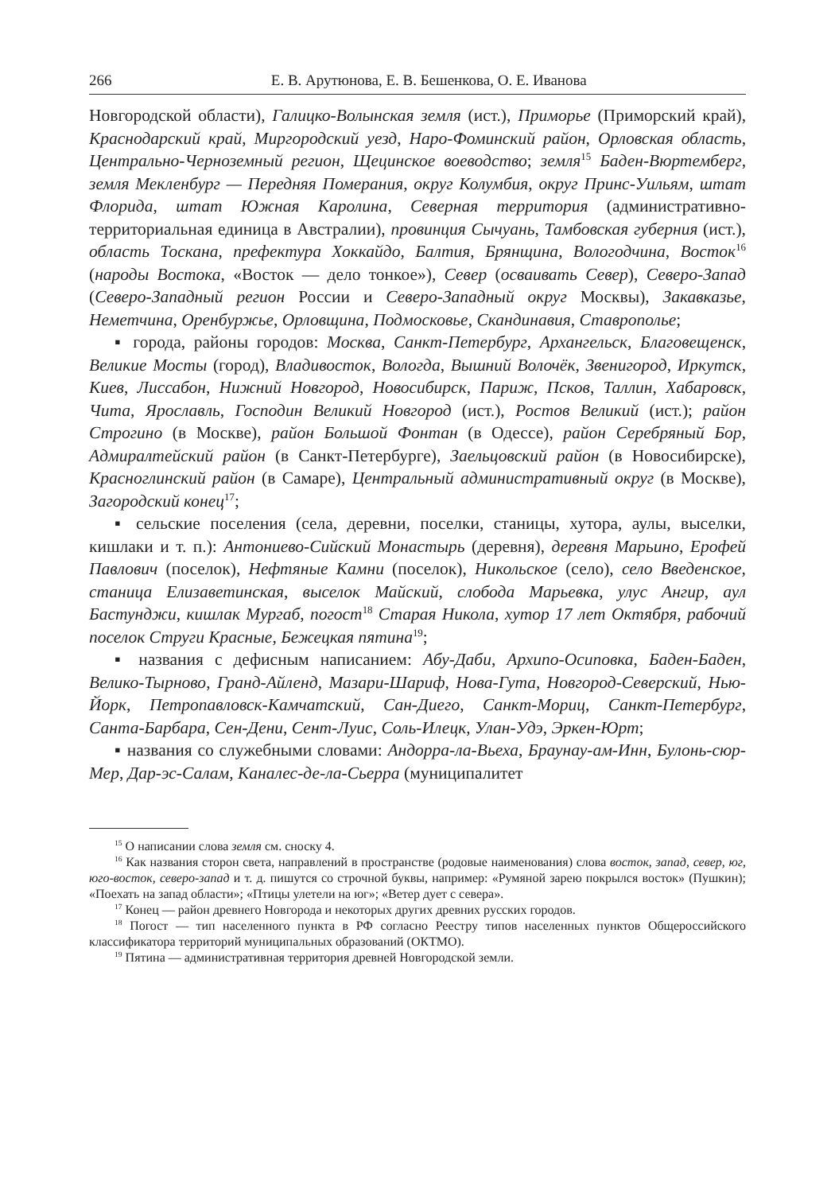266 Е. В. Арутюнова, Е. В. Бешенкова, О. Е. Иванова
Новгородской области), Галицко-Волынская земля (ист.), Приморье (Приморский край), Краснодарский край, Миргородский уезд, Наро-Фоминский район, Орловская область, Центрально-Черноземный регион, Щецинское воеводство; земля<sup>15</sup> Баден-Вюртемберг, земля Мекленбург — Передняя Померания, округ Колумбия, округ Принс-Уильям, штат Флорида, штат Южная Каролина, Северная территория (административно-территориальная единица в Австралии), провинция Сычуань, Тамбовская губерния (ист.), область Тоскана, префектура Хоккайдо, Балтия, Брянщина, Вологодчина, Восток<sup>16</sup> (народы Востока, «Восток — дело тонкое»), Север (осваивать Север), Северо-Запад (Северо-Западный регион России и Северо-Западный округ Москвы), Закавказье, Неметчина, Оренбуржье, Орловщина, Подмосковье, Скандинавия, Ставрополье;
▪ города, районы городов: Москва, Санкт-Петербург, Архангельск, Благовещенск, Великие Мосты (город), Владивосток, Вологда, Вышний Волочёк, Звенигород, Иркутск, Киев, Лиссабон, Нижний Новгород, Новосибирск, Париж, Псков, Таллин, Хабаровск, Чита, Ярославль, Господин Великий Новгород (ист.), Ростов Великий (ист.); район Строгино (в Москве), район Большой Фонтан (в Одессе), район Серебряный Бор, Адмиралтейский район (в Санкт-Петербурге), Заельцовский район (в Новосибирске), Красноглинский район (в Самаре), Центральный административный округ (в Москве), Загородский конец<sup>17</sup>;
▪ сельские поселения (села, деревни, поселки, станицы, хутора, аулы, выселки, кишлаки и т. п.): Антониево-Сийский Монастырь (деревня), деревня Марьино, Ерофей Павлович (поселок), Нефтяные Камни (поселок), Никольское (село), село Введенское, станица Елизаветинская, выселок Майский, слобода Марьевка, улус Ангир, аул Бастунджи, кишлак Мургаб, погост<sup>18</sup> Старая Никола, хутор 17 лет Октября, рабочий поселок Струги Красные, Бежецкая пятина<sup>19</sup>;
▪ названия с дефисным написанием: Абу-Даби, Архипо-Осиповка, Баден-Баден, Велико-Тырново, Гранд-Айленд, Мазари-Шариф, Нова-Гута, Новгород-Северский, Нью-Йорк, Петропавловск-Камчатский, Сан-Диего, Санкт-Мориц, Санкт-Петербург, Санта-Барбара, Сен-Дени, Сент-Луис, Соль-Илецк, Улан-Удэ, Эркен-Юрт;
▪ названия со служебными словами: Андорра-ла-Вьеха, Браунау-ам-Инн, Булонь-сюр-Мер, Дар-эс-Салам, Каналес-де-ла-Сьерра (муниципалитет
<sup>15</sup> О написании слова земля см. сноску 4.
<sup>16</sup> Как названия сторон света, направлений в пространстве (родовые наименования) слова восток, запад, север, юг, юго-восток, северо-запад и т. д. пишутся со строчной буквы, например: «Румяной зарею покрылся восток» (Пушкин); «Поехать на запад области»; «Птицы улетели на юг»; «Ветер дует с севера».
<sup>17</sup> Конец — район древнего Новгорода и некоторых других древних русских городов.
<sup>18</sup> Погост — тип населенного пункта в РФ согласно Реестру типов населенных пунктов Общероссийского классификатора территорий муниципальных образований (ОКТМО).
<sup>19</sup> Пятина — административная территория древней Новгородской земли.